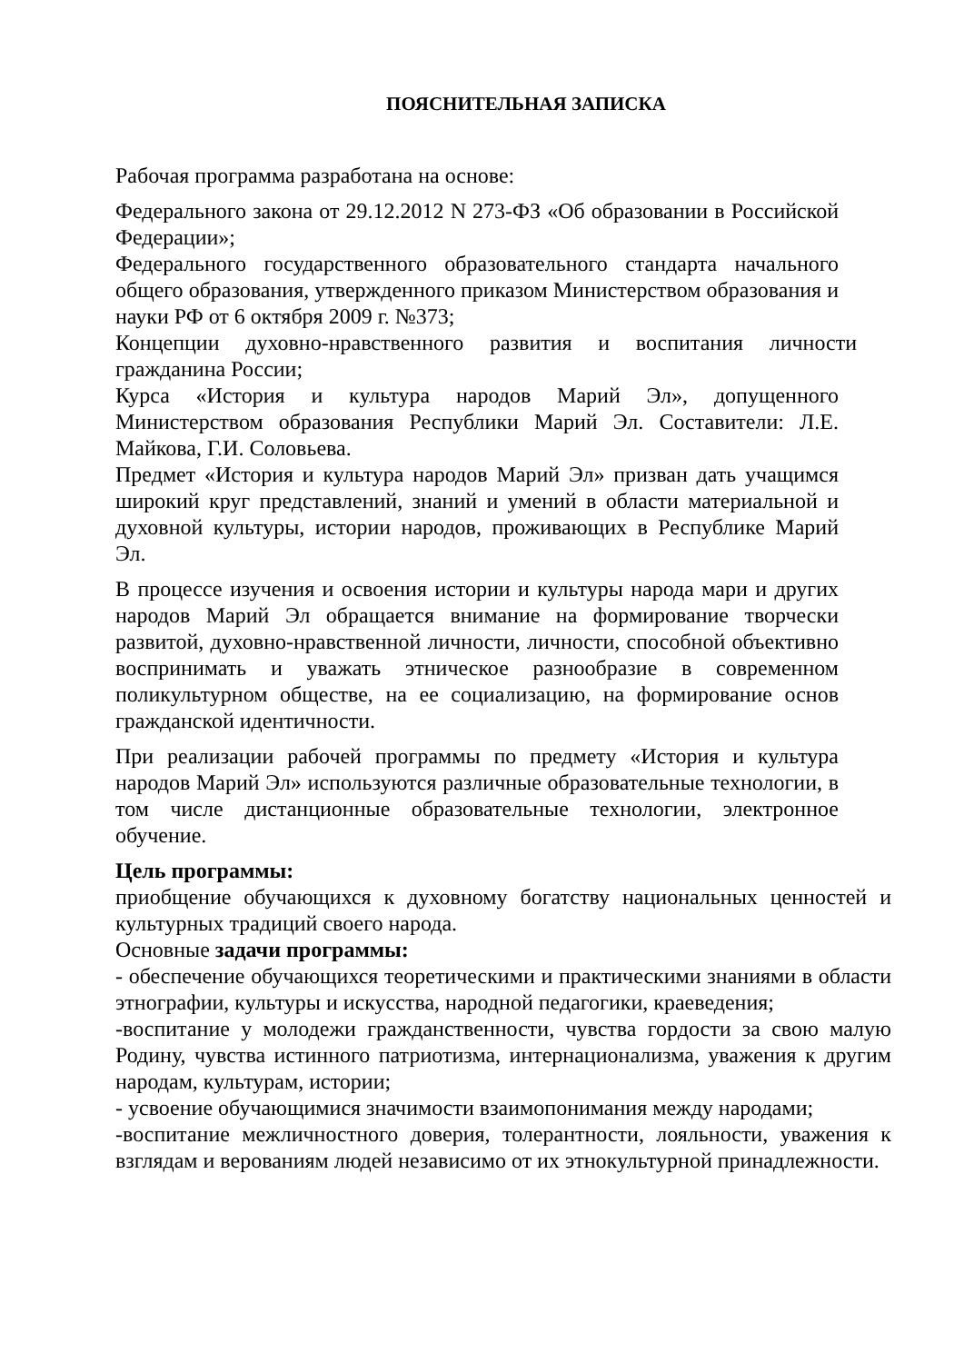ПОЯСНИТЕЛЬНАЯ ЗАПИСКА
Рабочая программа разработана на основе:
Федерального закона от 29.12.2012 N 273-ФЗ «Об образовании в Российской Федерации»;
Федерального государственного образовательного стандарта начального общего образования, утвержденного приказом Министерством образования и науки РФ от 6 октября 2009 г. №373;
Концепции духовно-нравственного развития и воспитания личности гражданина России;
Курса «История и культура народов Марий Эл», допущенного Министерством образования Республики Марий Эл. Составители: Л.Е. Майкова, Г.И. Соловьева.
Предмет «История и культура народов Марий Эл» призван дать учащимся широкий круг представлений, знаний и умений в области материальной и духовной культуры, истории народов, проживающих в Республике Марий Эл.
В процессе изучения и освоения истории и культуры народа мари и других народов Марий Эл обращается внимание на формирование творчески развитой, духовно-нравственной личности, личности, способной объективно воспринимать и уважать этническое разнообразие в современном поликультурном обществе, на ее социализацию, на формирование основ гражданской идентичности.
При реализации рабочей программы по предмету «История и культура народов Марий Эл» используются различные образовательные технологии, в том числе дистанционные образовательные технологии, электронное обучение.
Цель программы:
приобщение обучающихся к духовному богатству национальных ценностей и культурных традиций своего народа.
Основные задачи программы:
- обеспечение обучающихся теоретическими и практическими знаниями в области этнографии, культуры и искусства, народной педагогики, краеведения;
-воспитание у молодежи гражданственности, чувства гордости за свою малую Родину, чувства истинного патриотизма, интернационализма, уважения к другим народам, культурам, истории;
- усвоение обучающимися значимости взаимопонимания между народами;
-воспитание межличностного доверия, толерантности, лояльности, уважения к взглядам и верованиям людей независимо от их этнокультурной принадлежности.